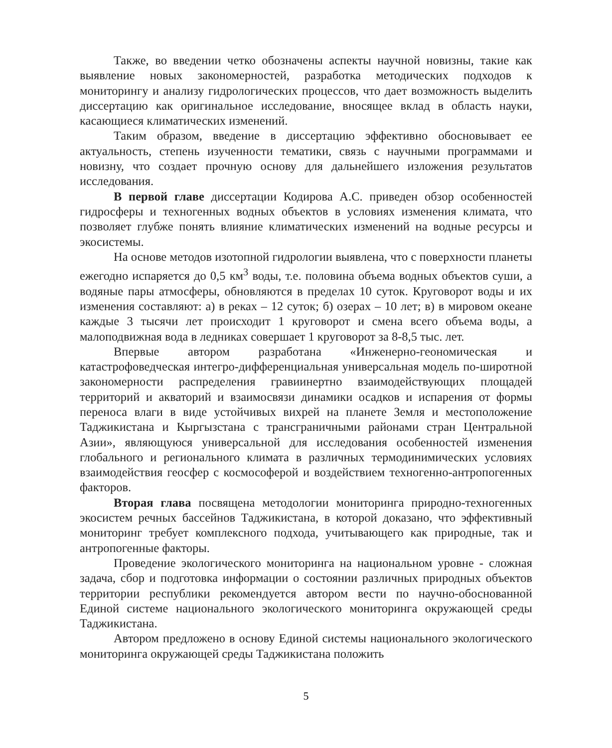Также, во введении четко обозначены аспекты научной новизны, такие как выявление новых закономерностей, разработка методических подходов к мониторингу и анализу гидрологических процессов, что дает возможность выделить диссертацию как оригинальное исследование, вносящее вклад в область науки, касающиеся климатических изменений.
Таким образом, введение в диссертацию эффективно обосновывает ее актуальность, степень изученности тематики, связь с научными программами и новизну, что создает прочную основу для дальнейшего изложения результатов исследования.
В первой главе диссертации Кодирова А.С. приведен обзор особенностей гидросферы и техногенных водных объектов в условиях изменения климата, что позволяет глубже понять влияние климатических изменений на водные ресурсы и экосистемы.
На основе методов изотопной гидрологии выявлена, что с поверхности планеты ежегодно испаряется до 0,5 км<sup>3</sup> воды, т.е. половина объема водных объектов суши, а водяные пары атмосферы, обновляются в пределах 10 суток. Круговорот воды и их изменения составляют: а) в реках – 12 суток; б) озерах – 10 лет; в) в мировом океане каждые 3 тысячи лет происходит 1 круговорот и смена всего объема воды, а малоподвижная вода в ледниках совершает 1 круговорот за 8-8,5 тыс. лет.
Впервые автором разработана «Инженерно-геономическая и катастрофоведческая интегро-дифференциальная универсальная модель по-широтной закономерности распределения гравиинертно взаимодействующих площадей территорий и акваторий и взаимосвязи динамики осадков и испарения от формы переноса влаги в виде устойчивых вихрей на планете Земля и местоположение Таджикистана и Кыргызстана с трансграничными районами стран Центральной Азии», являющуюся универсальной для исследования особенностей изменения глобального и регионального климата в различных термодинимических условиях взаимодействия геосфер с космософерой и воздействием техногенно-антропогенных факторов.
Вторая глава посвящена методологии мониторинга природно-техногенных экосистем речных бассейнов Таджикистана, в которой доказано, что эффективный мониторинг требует комплексного подхода, учитывающего как природные, так и антропогенные факторы.
Проведение экологического мониторинга на национальном уровне - сложная задача, сбор и подготовка информации о состоянии различных природных объектов территории республики рекомендуется автором вести по научно-обоснованной Единой системе национального экологического мониторинга окружающей среды Таджикистана.
Автором предложено в основу Единой системы национального экологического мониторинга окружающей среды Таджикистана положить
5